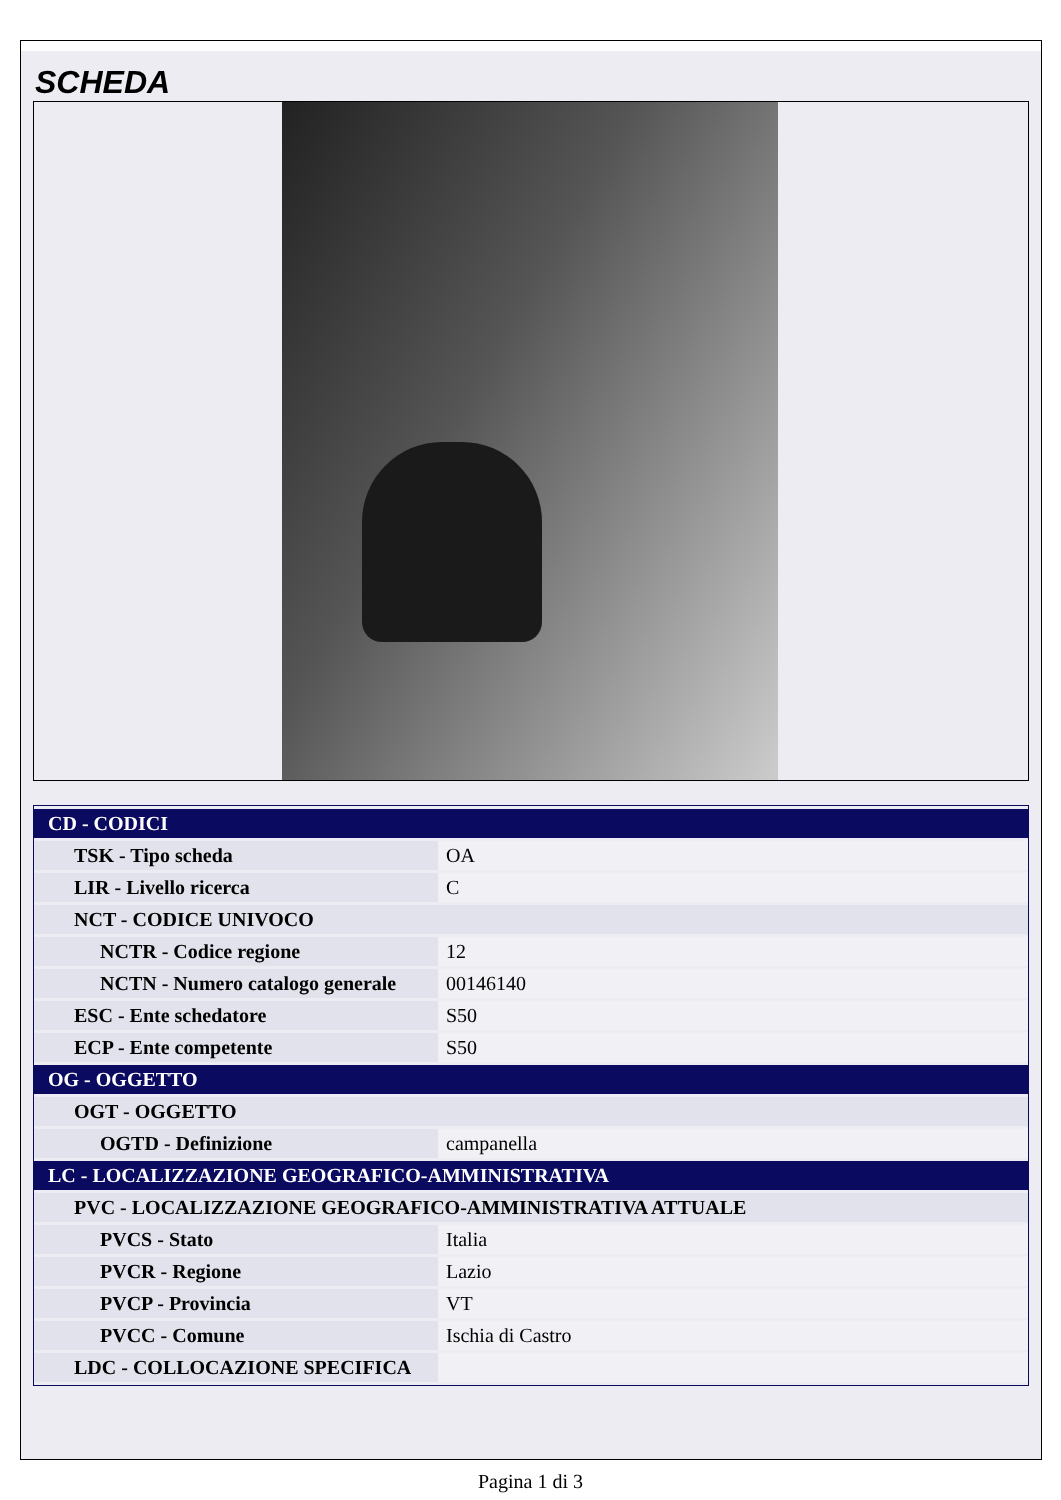SCHEDA
| CD - CODICI | |
| TSK - Tipo scheda | OA |
| LIR - Livello ricerca | C |
| NCT - CODICE UNIVOCO | |
| NCTR - Codice regione | 12 |
| NCTN - Numero catalogo generale | 00146140 |
| ESC - Ente schedatore | S50 |
| ECP - Ente competente | S50 |
| OG - OGGETTO | |
| OGT - OGGETTO | |
| OGTD - Definizione | campanella |
| LC - LOCALIZZAZIONE GEOGRAFICO-AMMINISTRATIVA | |
| PVC - LOCALIZZAZIONE GEOGRAFICO-AMMINISTRATIVA ATTUALE | |
| PVCS - Stato | Italia |
| PVCR - Regione | Lazio |
| PVCP - Provincia | VT |
| PVCC - Comune | Ischia di Castro |
| LDC - COLLOCAZIONE SPECIFICA | |
Pagina 1 di 3